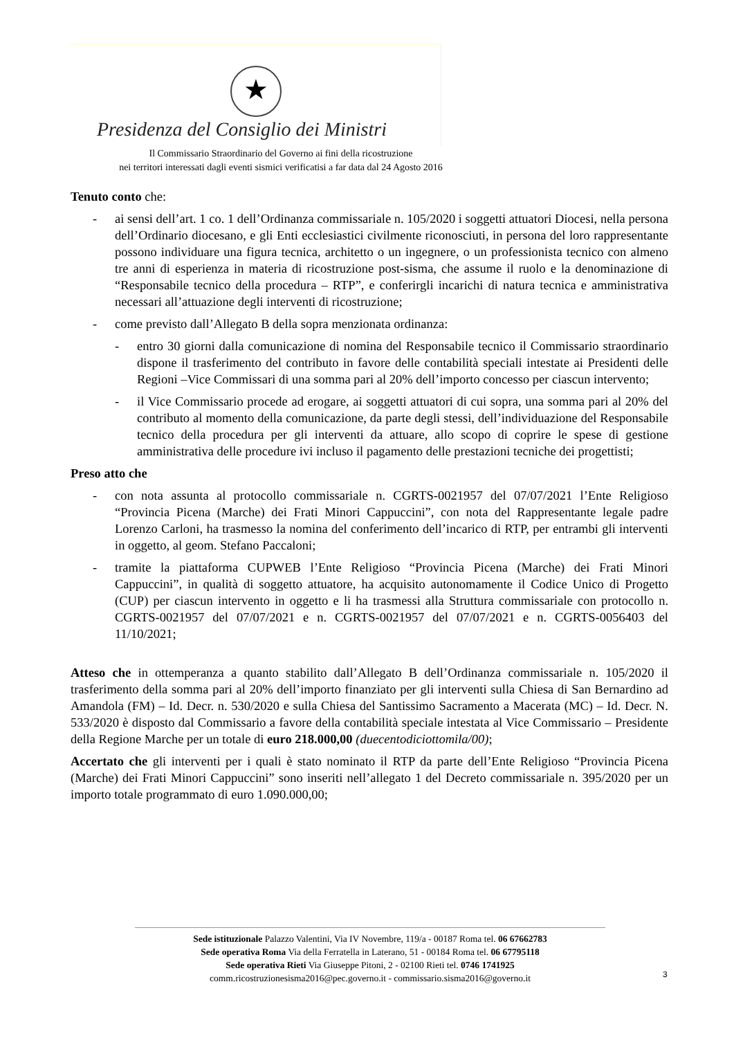★
Presidenza del Consiglio dei Ministri
Il Commissario Straordinario del Governo ai fini della ricostruzione
nei territori interessati dagli eventi sismici verificatisi a far data dal 24 Agosto 2016
Tenuto conto che:
- ai sensi dell’art. 1 co. 1 dell’Ordinanza commissariale n. 105/2020 i soggetti attuatori Diocesi, nella persona dell’Ordinario diocesano, e gli Enti ecclesiastici civilmente riconosciuti, in persona del loro rappresentante possono individuare una figura tecnica, architetto o un ingegnere, o un professionista tecnico con almeno tre anni di esperienza in materia di ricostruzione post-sisma, che assume il ruolo e la denominazione di “Responsabile tecnico della procedura – RTP”, e conferirgli incarichi di natura tecnica e amministrativa necessari all’attuazione degli interventi di ricostruzione;
- come previsto dall’Allegato B della sopra menzionata ordinanza:
- entro 30 giorni dalla comunicazione di nomina del Responsabile tecnico il Commissario straordinario dispone il trasferimento del contributo in favore delle contabilità speciali intestate ai Presidenti delle Regioni –Vice Commissari di una somma pari al 20% dell’importo concesso per ciascun intervento;
- il Vice Commissario procede ad erogare, ai soggetti attuatori di cui sopra, una somma pari al 20% del contributo al momento della comunicazione, da parte degli stessi, dell’individuazione del Responsabile tecnico della procedura per gli interventi da attuare, allo scopo di coprire le spese di gestione amministrativa delle procedure ivi incluso il pagamento delle prestazioni tecniche dei progettisti;
Preso atto che
- con nota assunta al protocollo commissariale n. CGRTS-0021957 del 07/07/2021 l’Ente Religioso “Provincia Picena (Marche) dei Frati Minori Cappuccini”, con nota del Rappresentante legale padre Lorenzo Carloni, ha trasmesso la nomina del conferimento dell’incarico di RTP, per entrambi gli interventi in oggetto, al geom. Stefano Paccaloni;
- tramite la piattaforma CUPWEB l’Ente Religioso “Provincia Picena (Marche) dei Frati Minori Cappuccini”, in qualità di soggetto attuatore, ha acquisito autonomamente il Codice Unico di Progetto (CUP) per ciascun intervento in oggetto e li ha trasmessi alla Struttura commissariale con protocollo n. CGRTS-0021957 del 07/07/2021 e n. CGRTS-0021957 del 07/07/2021 e n. CGRTS-0056403 del 11/10/2021;
Atteso che in ottemperanza a quanto stabilito dall’Allegato B dell’Ordinanza commissariale n. 105/2020 il trasferimento della somma pari al 20% dell’importo finanziato per gli interventi sulla Chiesa di San Bernardino ad Amandola (FM) – Id. Decr. n. 530/2020 e sulla Chiesa del Santissimo Sacramento a Macerata (MC) – Id. Decr. N. 533/2020 è disposto dal Commissario a favore della contabilità speciale intestata al Vice Commissario – Presidente della Regione Marche per un totale di euro 218.000,00 (duecentodiciottomila/00);
Accertato che gli interventi per i quali è stato nominato il RTP da parte dell’Ente Religioso “Provincia Picena (Marche) dei Frati Minori Cappuccini” sono inseriti nell’allegato 1 del Decreto commissariale n. 395/2020 per un importo totale programmato di euro 1.090.000,00;
Sede istituzionale Palazzo Valentini, Via IV Novembre, 119/a - 00187 Roma tel. 06 67662783
Sede operativa Roma Via della Ferratella in Laterano, 51 - 00184 Roma tel. 06 67795118
Sede operativa Rieti Via Giuseppe Pitoni, 2 - 02100 Rieti tel. 0746 1741925
comm.ricostruzionesisma2016@pec.governo.it - commissario.sisma2016@governo.it
3